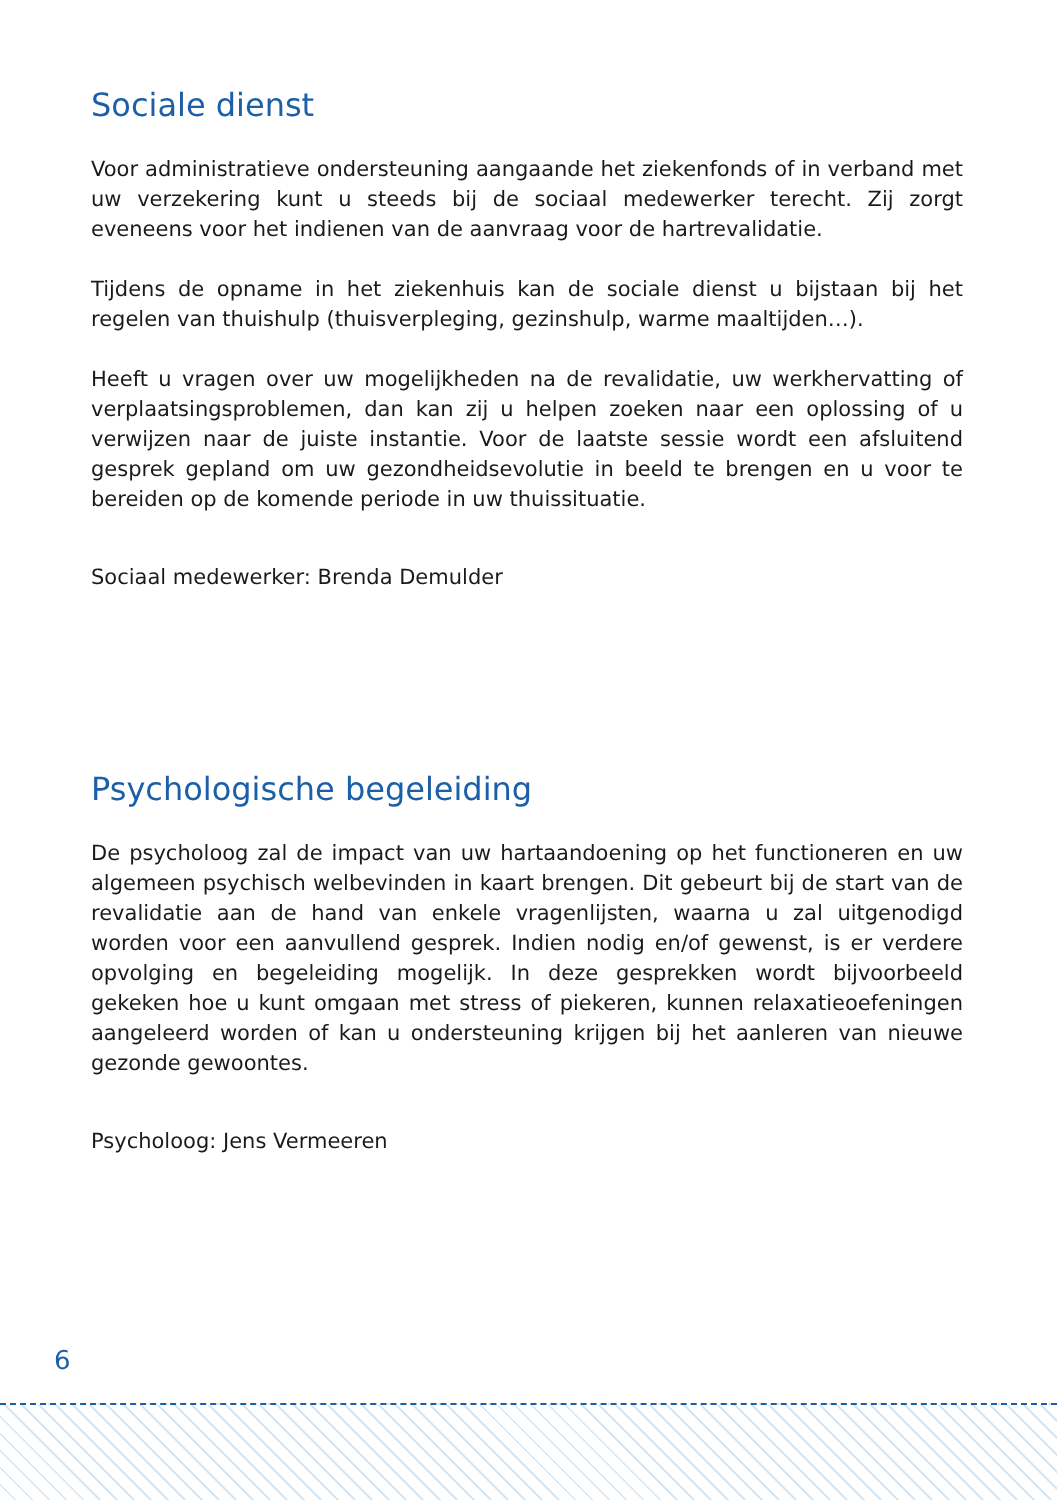Sociale dienst
Voor administratieve ondersteuning aangaande het ziekenfonds of in verband met uw verzekering kunt u steeds bij de sociaal medewerker terecht. Zij zorgt eveneens voor het indienen van de aanvraag voor de hartrevalidatie.
Tijdens de opname in het ziekenhuis kan de sociale dienst u bijstaan bij het regelen van thuishulp (thuisverpleging, gezinshulp, warme maaltijden…).
Heeft u vragen over uw mogelijkheden na de revalidatie, uw werkhervatting of verplaatsingsproblemen, dan kan zij u helpen zoeken naar een oplossing of u verwijzen naar de juiste instantie. Voor de laatste sessie wordt een afsluitend gesprek gepland om uw gezondheidsevolutie in beeld te brengen en u voor te bereiden op de komende periode in uw thuissituatie.
Sociaal medewerker: Brenda Demulder
Psychologische begeleiding
De psycholoog zal de impact van uw hartaandoening op het functioneren en uw algemeen psychisch welbevinden in kaart brengen. Dit gebeurt bij de start van de revalidatie aan de hand van enkele vragenlijsten, waarna u zal uitgenodigd worden voor een aanvullend gesprek. Indien nodig en/of gewenst, is er verdere opvolging en begeleiding mogelijk. In deze gesprekken wordt bijvoorbeeld gekeken hoe u kunt omgaan met stress of piekeren, kunnen relaxatieoefeningen aangeleerd worden of kan u ondersteuning krijgen bij het aanleren van nieuwe gezonde gewoontes.
Psycholoog: Jens Vermeeren
6